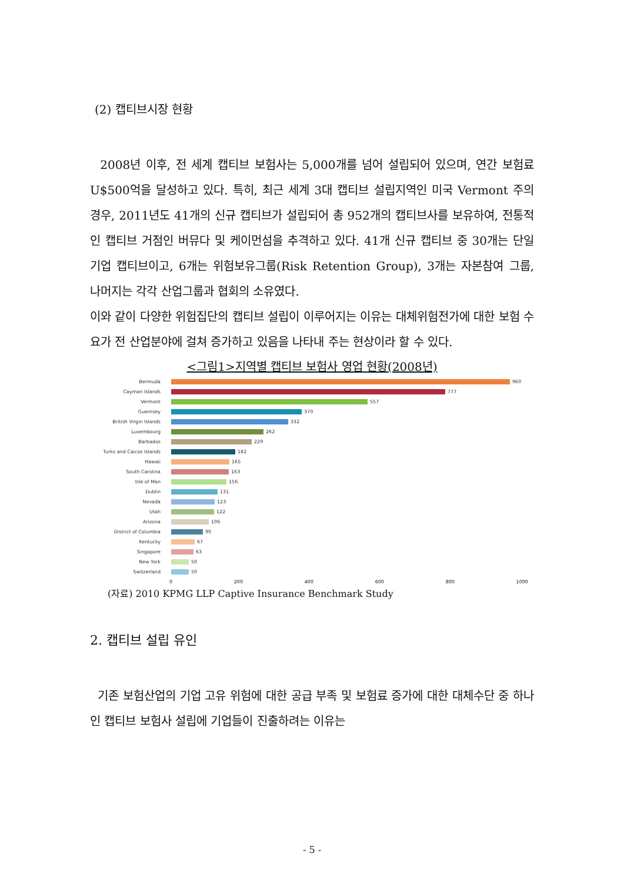(2) 캡티브시장 현황
2008년 이후, 전 세계 캡티브 보험사는 5,000개를 넘어 설립되어 있으며, 연간 보험료 U$500억을 달성하고 있다. 특히, 최근 세계 3대 캡티브 설립지역인 미국 Vermont 주의 경우, 2011년도 41개의 신규 캡티브가 설립되어 총 952개의 캡티브사를 보유하여, 전통적인 캡티브 거점인 버뮤다 및 케이먼섬을 추격하고 있다. 41개 신규 캡티브 중 30개는 단일 기업 캡티브이고, 6개는 위험보유그룹(Risk Retention Group), 3개는 자본참여 그룹, 나머지는 각각 산업그룹과 협회의 소유였다.
이와 같이 다양한 위험집단의 캡티브 설립이 이루어지는 이유는 대체위험전가에 대한 보험 수요가 전 산업분야에 걸쳐 증가하고 있음을 나타내 주는 현상이라 할 수 있다.
<그림1>지역별 캡티브 보험사 영업 현황(2008년)
Bermuda 960
Cayman Islands 777
Vermont 557
Guernsey 370
British Virgin Islands 332
Luxembourg 262
Barbados 229
Turks and Caicos Islands 182
Hawaii 165
South Carolina 163
Isle of Man 156
Dublin 131
Nevada 123
Utah 122
Arizona 106
District of Columbia 90
Kentucky 67
Singapore 63
New York 50
Switzerland 50
0 200 400 600 800 1000
(자료) 2010 KPMG LLP Captive Insurance Benchmark Study
2. 캡티브 설립 유인
기존 보험산업의 기업 고유 위험에 대한 공급 부족 및 보험료 증가에 대한 대체수단 중 하나인 캡티브 보험사 설립에 기업들이 진출하려는 이유는
- 5 -